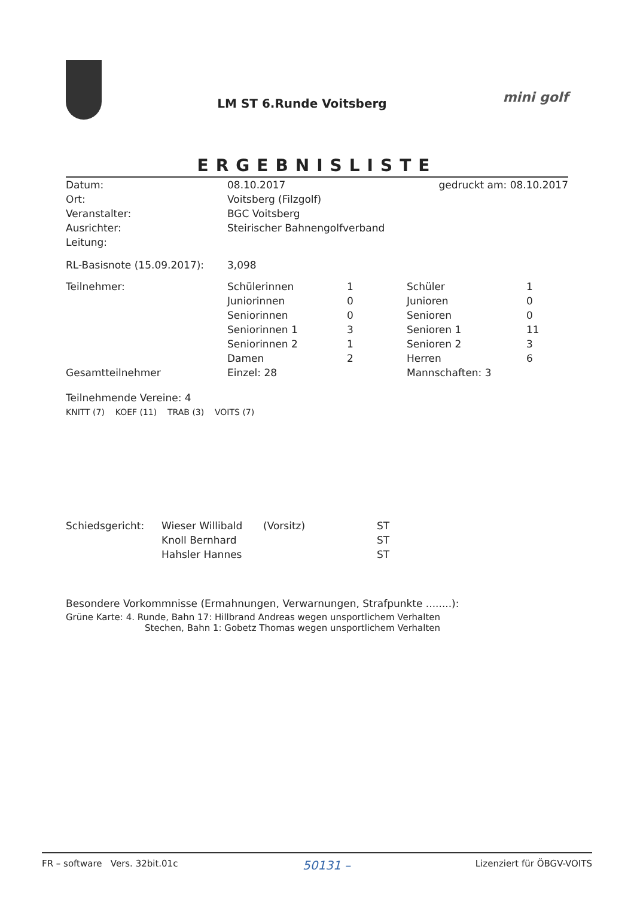LM ST 6.Runde Voitsberg
mini golf
ERGEBNISLISTE
| Datum: | 08.10.2017 | gedruckt am: 08.10.2017 |
| Ort: | Voitsberg (Filzgolf) | |
| Veranstalter: | BGC Voitsberg | |
| Ausrichter: | Steirischer Bahnengolfverband | |
| Leitung: | | |
| RL-Basisnote (15.09.2017): | 3,098 | |
| Teilnehmer: | Schülerinnen | 1 | Schüler | 1 |
| | Juniorinnen | 0 | Junioren | 0 |
| | Seniorinnen | 0 | Senioren | 0 |
| | Seniorinnen 1 | 3 | Senioren 1 | 11 |
| | Seniorinnen 2 | 1 | Senioren 2 | 3 |
| | Damen | 2 | Herren | 6 |
| Gesamtteilnehmer | Einzel: 28 | | Mannschaften: 3 | |
Teilnehmende Vereine: 4
KNITT (7) KOEF (11) TRAB (3) VOITS (7)
| Schiedsgericht: | Wieser Willibald | (Vorsitz) | ST |
| | Knoll Bernhard | | ST |
| | Hahsler Hannes | | ST |
Besondere Vorkommnisse (Ermahnungen, Verwarnungen, Strafpunkte ........):
Grüne Karte: 4. Runde, Bahn 17: Hillbrand Andreas wegen unsportlichem Verhalten
Stechen, Bahn 1: Gobetz Thomas wegen unsportlichem Verhalten
FR – software Vers. 32bit.01c 50131 – Lizenziert für ÖBGV-VOITS